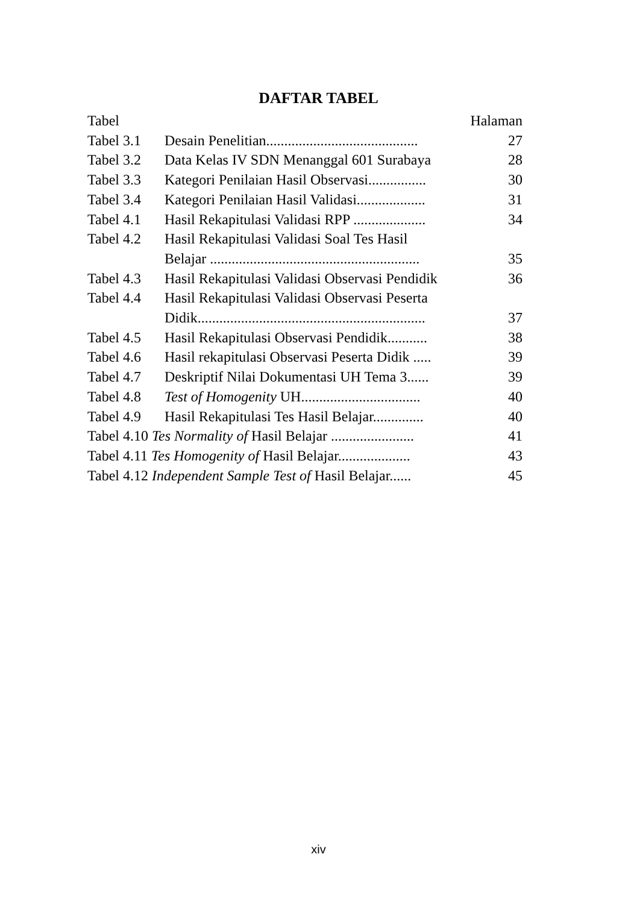DAFTAR TABEL
| Tabel | | Halaman |
| Tabel 3.1 | Desain Penelitian.......................................... | 27 |
| Tabel 3.2 | Data Kelas IV SDN Menanggal 601 Surabaya | 28 |
| Tabel 3.3 | Kategori Penilaian Hasil Observasi................ | 30 |
| Tabel 3.4 | Kategori Penilaian Hasil Validasi................... | 31 |
| Tabel 4.1 | Hasil Rekapitulasi Validasi RPP .................... | 34 |
| Tabel 4.2 | Hasil Rekapitulasi Validasi Soal Tes Hasil Belajar .......................................................... | 35 |
| Tabel 4.3 | Hasil Rekapitulasi Validasi Observasi Pendidik | 36 |
| Tabel 4.4 | Hasil Rekapitulasi Validasi Observasi Peserta Didik............................................................... | 37 |
| Tabel 4.5 | Hasil Rekapitulasi Observasi Pendidik........... | 38 |
| Tabel 4.6 | Hasil rekapitulasi Observasi Peserta Didik ..... | 39 |
| Tabel 4.7 | Deskriptif Nilai Dokumentasi UH Tema 3...... | 39 |
| Tabel 4.8 | Test of Homogenity UH................................. | 40 |
| Tabel 4.9 | Hasil Rekapitulasi Tes Hasil Belajar.............. | 40 |
| Tabel 4.10 Tes Normality of Hasil Belajar ....................... | | 41 |
| Tabel 4.11 Tes Homogenity of Hasil Belajar.................... | | 43 |
| Tabel 4.12 Independent Sample Test of Hasil Belajar...... | | 45 |
xiv